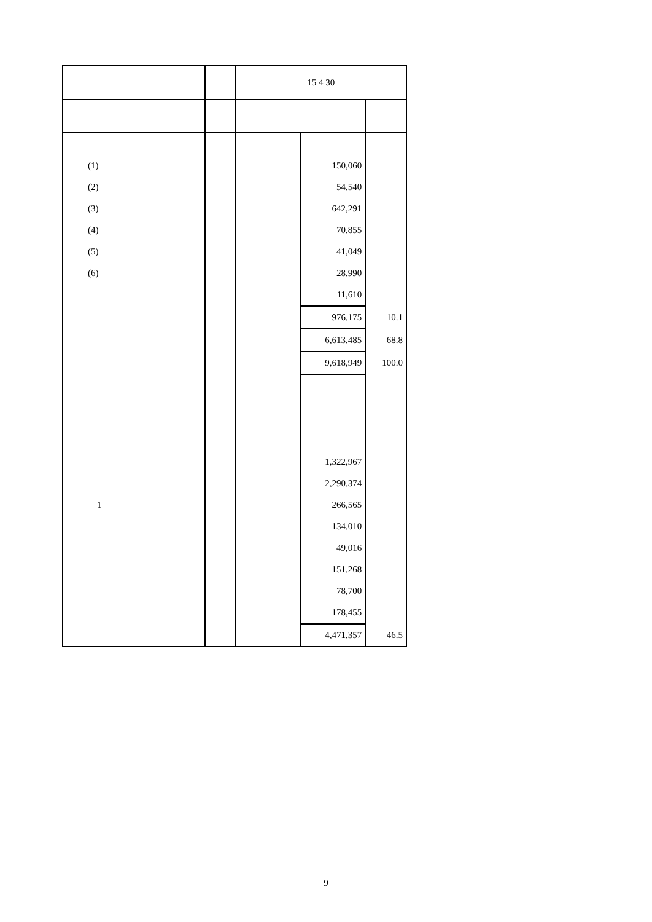| | | 15 4 30 | | |
| (1) | | | 150,060 | |
| (2) | | | 54,540 | |
| (3) | | | 642,291 | |
| (4) | | | 70,855 | |
| (5) | | | 41,049 | |
| (6) | | | 28,990 | |
| | | | 11,610 | |
| | | | 976,175 | 10.1 |
| | | | 6,613,485 | 68.8 |
| | | | 9,618,949 | 100.0 |
| | | | 1,322,967 | |
| | | | 2,290,374 | |
| 1 | | | 266,565 | |
| | | | 134,010 | |
| | | | 49,016 | |
| | | | 151,268 | |
| | | | 78,700 | |
| | | | 178,455 | |
| | | | 4,471,357 | 46.5 |
9